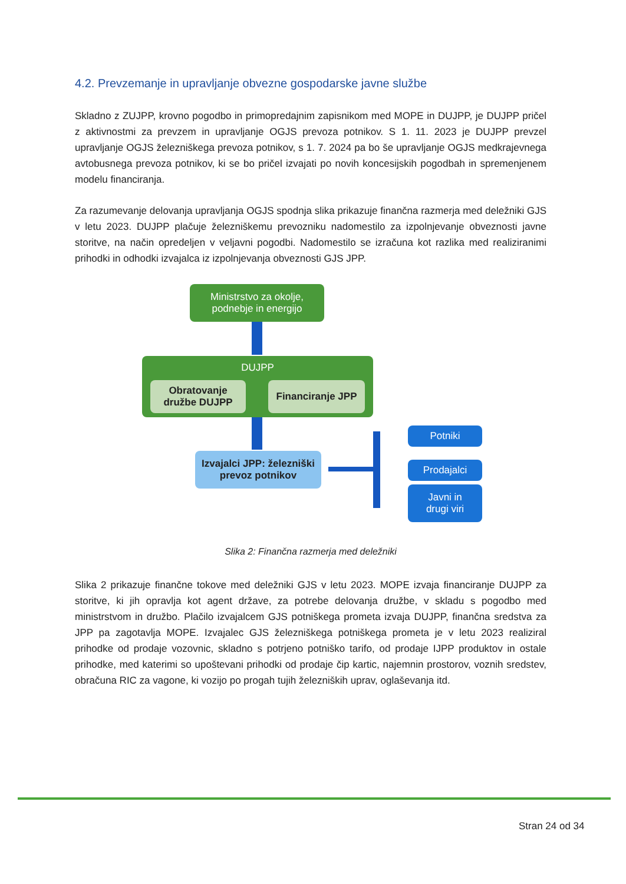4.2. Prevzemanje in upravljanje obvezne gospodarske javne službe
Skladno z ZUJPP, krovno pogodbo in primopredajnim zapisnikom med MOPE in DUJPP, je DUJPP pričel z aktivnostmi za prevzem in upravljanje OGJS prevoza potnikov. S 1. 11. 2023 je DUJPP prevzel upravljanje OGJS železniškega prevoza potnikov, s 1. 7. 2024 pa bo še upravljanje OGJS medkrajevnega avtobusnega prevoza potnikov, ki se bo pričel izvajati po novih koncesijskih pogodbah in spremenjenem modelu financiranja.
Za razumevanje delovanja upravljanja OGJS spodnja slika prikazuje finančna razmerja med deležniki GJS v letu 2023. DUJPP plačuje železniškemu prevozniku nadomestilo za izpolnjevanje obveznosti javne storitve, na način opredeljen v veljavni pogodbi. Nadomestilo se izračuna kot razlika med realiziranimi prihodki in odhodki izvajalca iz izpolnjevanja obveznosti GJS JPP.
Ministrstvo za okolje,
podnebje in energijo
DUJPP
Obratovanje
družbe DUJPP
Financiranje JPP
Izvajalci JPP: železniški
prevoz potnikov
Potniki
Prodajalci
Javni in
drugi viri
Slika 2: Finančna razmerja med deležniki
Slika 2 prikazuje finančne tokove med deležniki GJS v letu 2023. MOPE izvaja financiranje DUJPP za storitve, ki jih opravlja kot agent države, za potrebe delovanja družbe, v skladu s pogodbo med ministrstvom in družbo. Plačilo izvajalcem GJS potniškega prometa izvaja DUJPP, finančna sredstva za JPP pa zagotavlja MOPE. Izvajalec GJS železniškega potniškega prometa je v letu 2023 realiziral prihodke od prodaje vozovnic, skladno s potrjeno potniško tarifo, od prodaje IJPP produktov in ostale prihodke, med katerimi so upoštevani prihodki od prodaje čip kartic, najemnin prostorov, voznih sredstev, obračuna RIC za vagone, ki vozijo po progah tujih železniških uprav, oglaševanja itd.
Stran 24 od 34